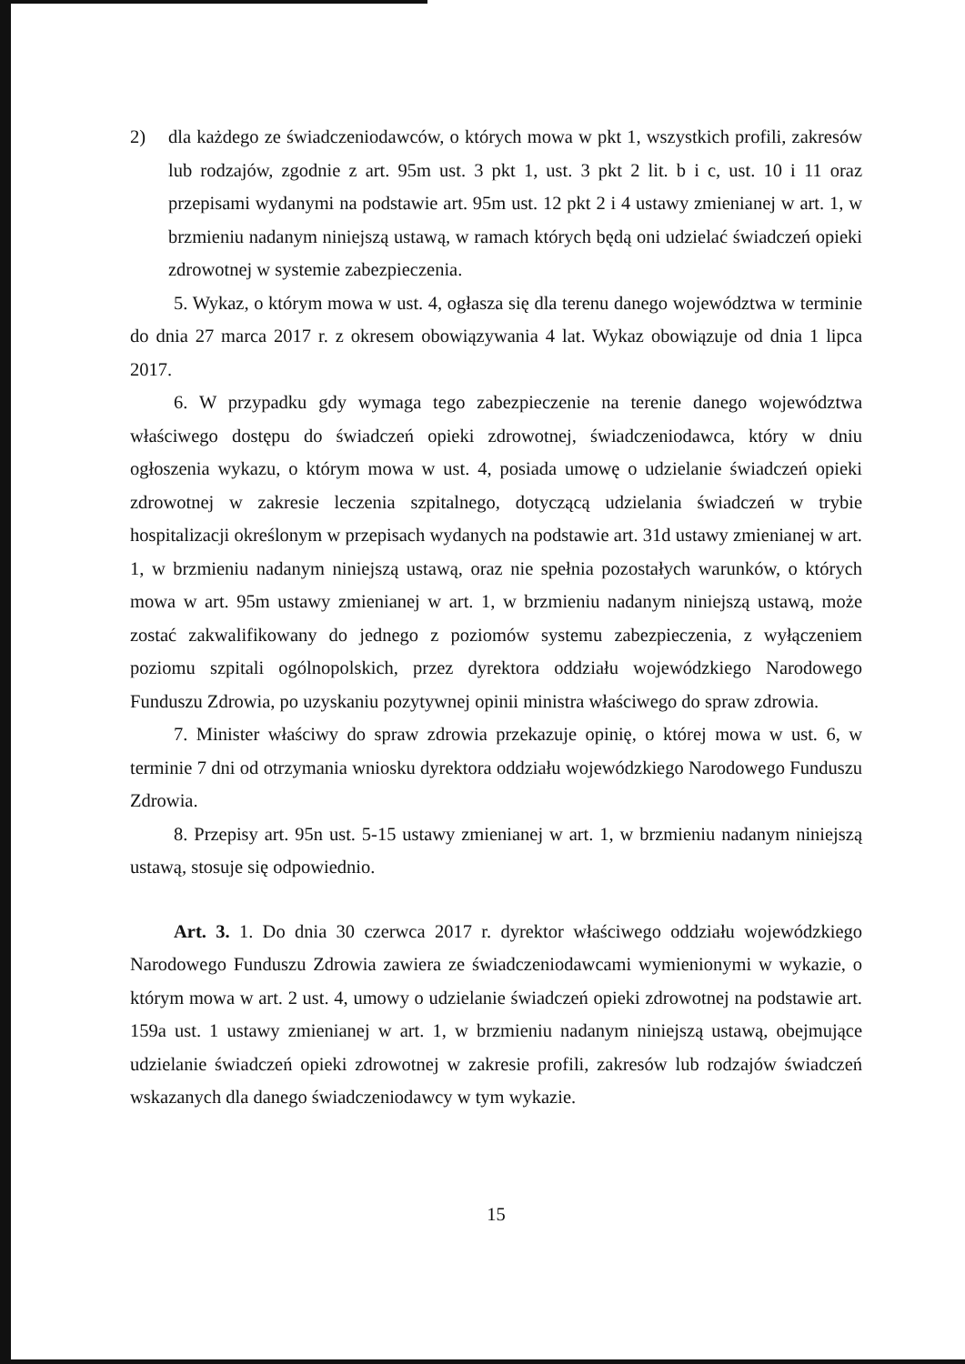2) dla każdego ze świadczeniodawców, o których mowa w pkt 1, wszystkich profili, zakresów lub rodzajów, zgodnie z art. 95m ust. 3 pkt 1, ust. 3 pkt 2 lit. b i c, ust. 10 i 11 oraz przepisami wydanymi na podstawie art. 95m ust. 12 pkt 2 i 4 ustawy zmienianej w art. 1, w brzmieniu nadanym niniejszą ustawą, w ramach których będą oni udzielać świadczeń opieki zdrowotnej w systemie zabezpieczenia.
5. Wykaz, o którym mowa w ust. 4, ogłasza się dla terenu danego województwa w terminie do dnia 27 marca 2017 r. z okresem obowiązywania 4 lat. Wykaz obowiązuje od dnia 1 lipca 2017.
6. W przypadku gdy wymaga tego zabezpieczenie na terenie danego województwa właściwego dostępu do świadczeń opieki zdrowotnej, świadczeniodawca, który w dniu ogłoszenia wykazu, o którym mowa w ust. 4, posiada umowę o udzielanie świadczeń opieki zdrowotnej w zakresie leczenia szpitalnego, dotyczącą udzielania świadczeń w trybie hospitalizacji określonym w przepisach wydanych na podstawie art. 31d ustawy zmienianej w art. 1, w brzmieniu nadanym niniejszą ustawą, oraz nie spełnia pozostałych warunków, o których mowa w art. 95m ustawy zmienianej w art. 1, w brzmieniu nadanym niniejszą ustawą, może zostać zakwalifikowany do jednego z poziomów systemu zabezpieczenia, z wyłączeniem poziomu szpitali ogólnopolskich, przez dyrektora oddziału wojewódzkiego Narodowego Funduszu Zdrowia, po uzyskaniu pozytywnej opinii ministra właściwego do spraw zdrowia.
7. Minister właściwy do spraw zdrowia przekazuje opinię, o której mowa w ust. 6, w terminie 7 dni od otrzymania wniosku dyrektora oddziału wojewódzkiego Narodowego Funduszu Zdrowia.
8. Przepisy art. 95n ust. 5-15 ustawy zmienianej w art. 1, w brzmieniu nadanym niniejszą ustawą, stosuje się odpowiednio.
Art. 3. 1. Do dnia 30 czerwca 2017 r. dyrektor właściwego oddziału wojewódzkiego Narodowego Funduszu Zdrowia zawiera ze świadczeniodawcami wymienionymi w wykazie, o którym mowa w art. 2 ust. 4, umowy o udzielanie świadczeń opieki zdrowotnej na podstawie art. 159a ust. 1 ustawy zmienianej w art. 1, w brzmieniu nadanym niniejszą ustawą, obejmujące udzielanie świadczeń opieki zdrowotnej w zakresie profili, zakresów lub rodzajów świadczeń wskazanych dla danego świadczeniodawcy w tym wykazie.
15